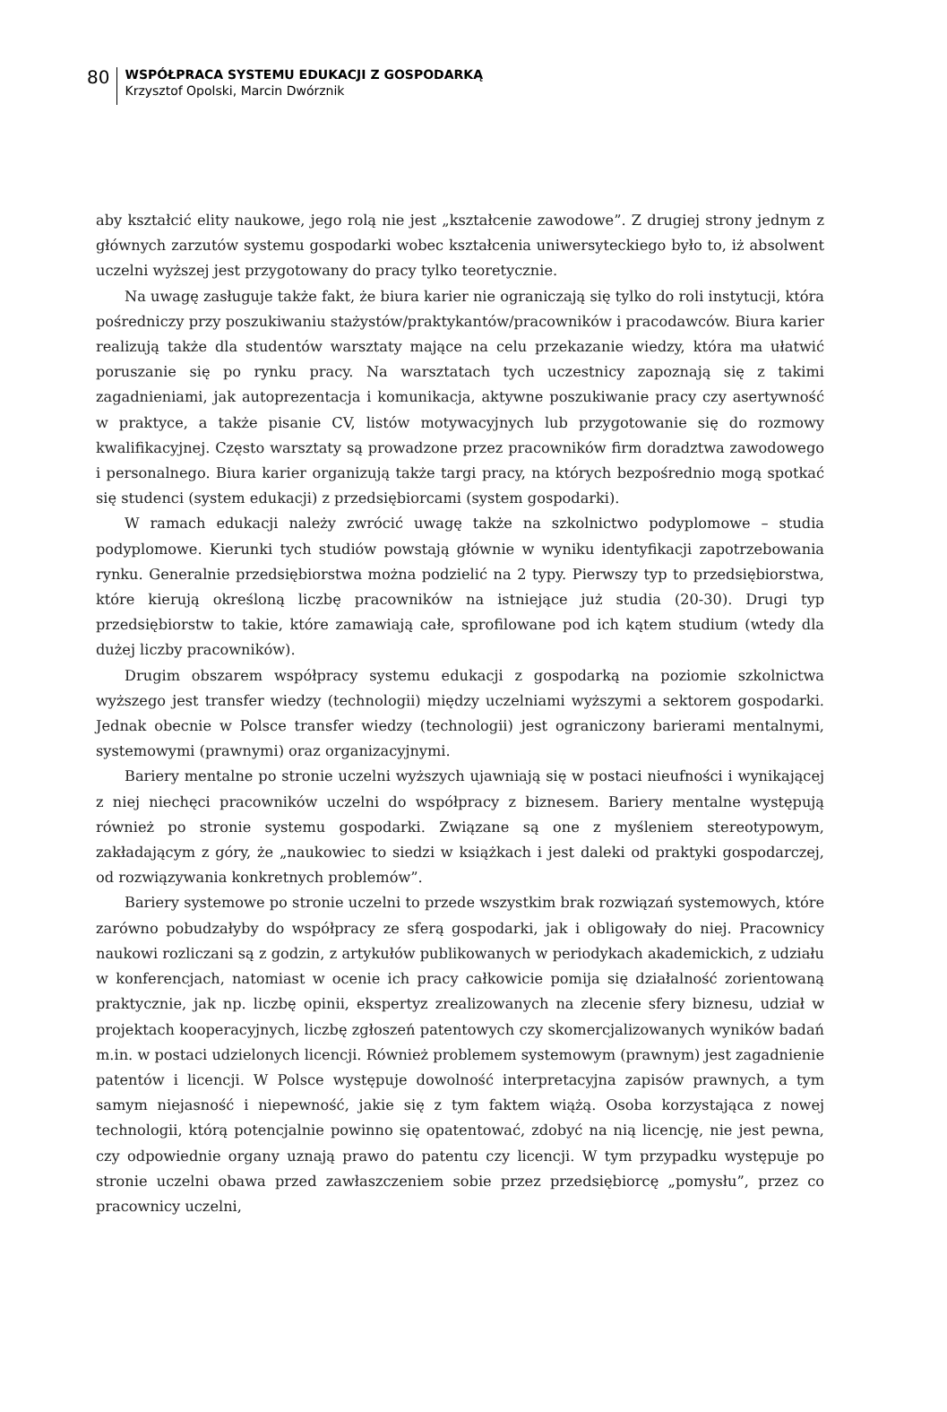80
WSPÓŁPRACA SYSTEMU EDUKACJI Z GOSPODARKĄ
Krzysztof Opolski, Marcin Dwórznik
aby kształcić elity naukowe, jego rolą nie jest „kształcenie zawodowe”. Z drugiej strony jednym z głównych zarzutów systemu gospodarki wobec kształcenia uniwersyteckiego było to, iż absolwent uczelni wyższej jest przygotowany do pracy tylko teoretycznie.
Na uwagę zasługuje także fakt, że biura karier nie ograniczają się tylko do roli instytucji, która pośredniczy przy poszukiwaniu stażystów/praktykantów/pracowników i pracodawców. Biura karier realizują także dla studentów warsztaty mające na celu przekazanie wiedzy, która ma ułatwić poruszanie się po rynku pracy. Na warsztatach tych uczestnicy zapoznają się z takimi zagadnieniami, jak autoprezentacja i komunikacja, aktywne poszukiwanie pracy czy asertywność w praktyce, a także pisanie CV, listów motywacyjnych lub przygotowanie się do rozmowy kwalifikacyjnej. Często warsztaty są prowadzone przez pracowników firm doradztwa zawodowego i personalnego. Biura karier organizują także targi pracy, na których bezpośrednio mogą spotkać się studenci (system edukacji) z przedsiębiorcami (system gospodarki).
W ramach edukacji należy zwrócić uwagę także na szkolnictwo podyplomowe – studia podyplomowe. Kierunki tych studiów powstają głównie w wyniku identyfikacji zapotrzebowania rynku. Generalnie przedsiębiorstwa można podzielić na 2 typy. Pierwszy typ to przedsiębiorstwa, które kierują określoną liczbę pracowników na istniejące już studia (20-30). Drugi typ przedsiębiorstw to takie, które zamawiają całe, sprofilowane pod ich kątem studium (wtedy dla dużej liczby pracowników).
Drugim obszarem współpracy systemu edukacji z gospodarką na poziomie szkolnictwa wyższego jest transfer wiedzy (technologii) między uczelniami wyższymi a sektorem gospodarki. Jednak obecnie w Polsce transfer wiedzy (technologii) jest ograniczony barierami mentalnymi, systemowymi (prawnymi) oraz organizacyjnymi.
Bariery mentalne po stronie uczelni wyższych ujawniają się w postaci nieufności i wynikającej z niej niechęci pracowników uczelni do współpracy z biznesem. Bariery mentalne występują również po stronie systemu gospodarki. Związane są one z myśleniem stereotypowym, zakładającym z góry, że „naukowiec to siedzi w książkach i jest daleki od praktyki gospodarczej, od rozwiązywania konkretnych problemów”.
Bariery systemowe po stronie uczelni to przede wszystkim brak rozwiązań systemowych, które zarówno pobudzałyby do współpracy ze sferą gospodarki, jak i obligowały do niej. Pracownicy naukowi rozliczani są z godzin, z artykułów publikowanych w periodykach akademickich, z udziału w konferencjach, natomiast w ocenie ich pracy całkowicie pomija się działalność zorientowaną praktycznie, jak np. liczbę opinii, ekspertyz zrealizowanych na zlecenie sfery biznesu, udział w projektach kooperacyjnych, liczbę zgłoszeń patentowych czy skomercjalizowanych wyników badań m.in. w postaci udzielonych licencji. Również problemem systemowym (prawnym) jest zagadnienie patentów i licencji. W Polsce występuje dowolność interpretacyjna zapisów prawnych, a tym samym niejasność i niepewność, jakie się z tym faktem wiążą. Osoba korzystająca z nowej technologii, którą potencjalnie powinno się opatentować, zdobyć na nią licencję, nie jest pewna, czy odpowiednie organy uznają prawo do patentu czy licencji. W tym przypadku występuje po stronie uczelni obawa przed zawłaszczeniem sobie przez przedsiębiorcę „pomysłu”, przez co pracownicy uczelni,